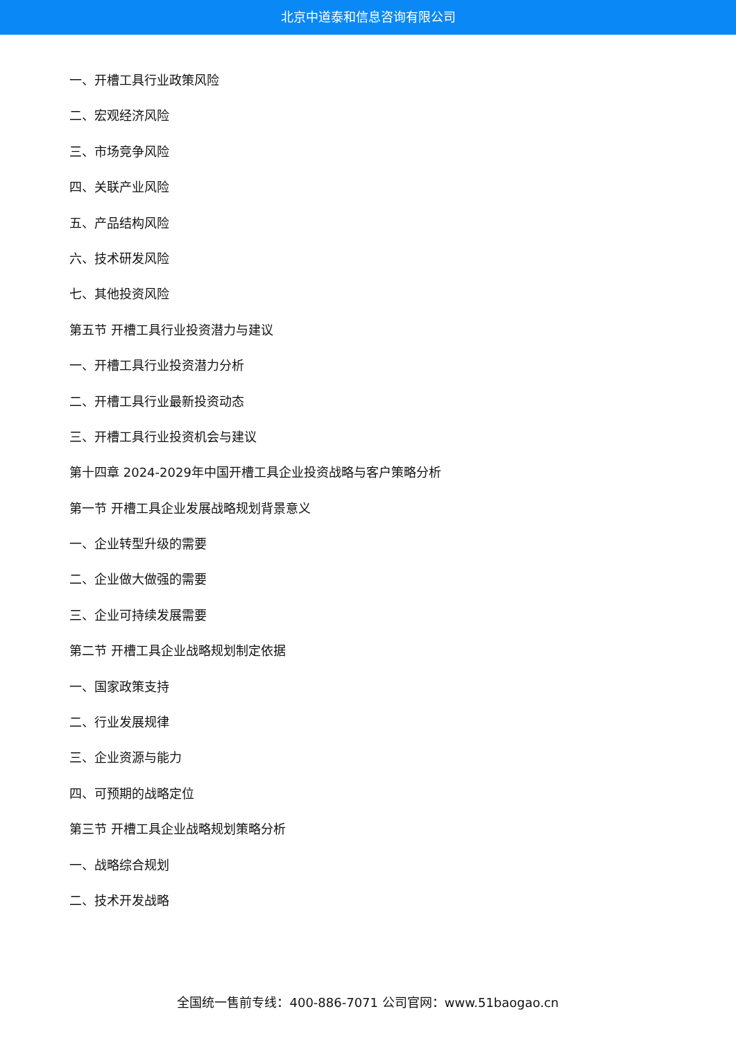北京中道泰和信息咨询有限公司
一、开槽工具行业政策风险
二、宏观经济风险
三、市场竞争风险
四、关联产业风险
五、产品结构风险
六、技术研发风险
七、其他投资风险
第五节 开槽工具行业投资潜力与建议
一、开槽工具行业投资潜力分析
二、开槽工具行业最新投资动态
三、开槽工具行业投资机会与建议
第十四章 2024-2029年中国开槽工具企业投资战略与客户策略分析
第一节 开槽工具企业发展战略规划背景意义
一、企业转型升级的需要
二、企业做大做强的需要
三、企业可持续发展需要
第二节 开槽工具企业战略规划制定依据
一、国家政策支持
二、行业发展规律
三、企业资源与能力
四、可预期的战略定位
第三节 开槽工具企业战略规划策略分析
一、战略综合规划
二、技术开发战略
全国统一售前专线：400-886-7071 公司官网：www.51baogao.cn